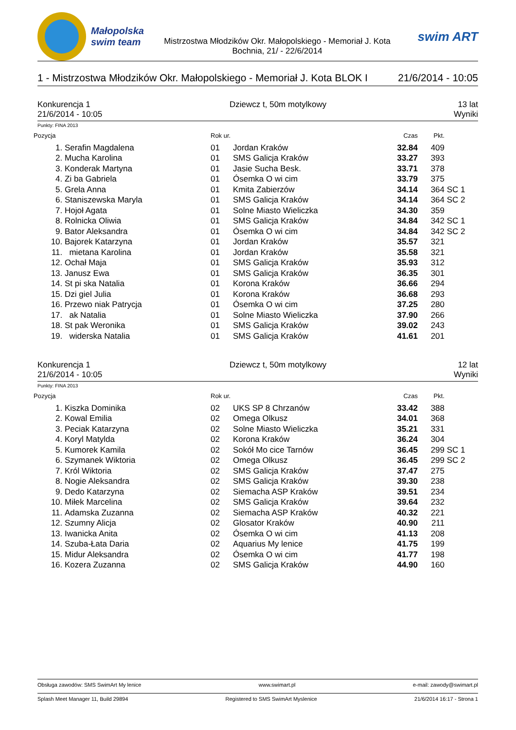Małopolska swim team
Mistrzostwa Młodzików Okr. Małopolskiego - Memoriał J. Kota
Bochnia, 21/ - 22/6/2014
swim ART
1 - Mistrzostwa Młodzików Okr. Małopolskiego - Memoriał J. Kota BLOK I 21/6/2014 - 10:05
Konkurencja 1
21/6/2014 - 10:05 Dziewcz t, 50m motylkowy 13 lat
Wyniki
Punkty: FINA 2013
| Pozycja | | Rok ur. | | Czas | Pkt. | |
| --- | --- | --- | --- | --- | --- | --- |
| 1. | Serafin Magdalena | 01 | Jordan Kraków | 32.84 | 409 | |
| 2. | Mucha Karolina | 01 | SMS Galicja Kraków | 33.27 | 393 | |
| 3. | Konderak Martyna | 01 | Jasie Sucha Besk. | 33.71 | 378 | |
| 4. | Zi ba Gabriela | 01 | Ósemka O wi cim | 33.79 | 375 | |
| 5. | Grela Anna | 01 | Kmita Zabierzów | 34.14 | 364 | SC 1 |
| 6. | Staniszewska Maryla | 01 | SMS Galicja Kraków | 34.14 | 364 | SC 2 |
| 7. | Hojoł Agata | 01 | Solne Miasto Wieliczka | 34.30 | 359 | |
| 8. | Rolnicka Oliwia | 01 | SMS Galicja Kraków | 34.84 | 342 | SC 1 |
| 9. | Bator Aleksandra | 01 | Ósemka O wi cim | 34.84 | 342 | SC 2 |
| 10. | Bajorek Katarzyna | 01 | Jordan Kraków | 35.57 | 321 | |
| 11. | mietana Karolina | 01 | Jordan Kraków | 35.58 | 321 | |
| 12. | Ochał Maja | 01 | SMS Galicja Kraków | 35.93 | 312 | |
| 13. | Janusz Ewa | 01 | SMS Galicja Kraków | 36.35 | 301 | |
| 14. | St pi ska Natalia | 01 | Korona Kraków | 36.66 | 294 | |
| 15. | Dzi giel Julia | 01 | Korona Kraków | 36.68 | 293 | |
| 16. | Przewo niak Patrycja | 01 | Ósemka O wi cim | 37.25 | 280 | |
| 17. | ak Natalia | 01 | Solne Miasto Wieliczka | 37.90 | 266 | |
| 18. | St pak Weronika | 01 | SMS Galicja Kraków | 39.02 | 243 | |
| 19. | widerska Natalia | 01 | SMS Galicja Kraków | 41.61 | 201 | |
Konkurencja 1
21/6/2014 - 10:05 Dziewcz t, 50m motylkowy 12 lat
Wyniki
Punkty: FINA 2013
| Pozycja | | Rok ur. | | Czas | Pkt. | |
| --- | --- | --- | --- | --- | --- | --- |
| 1. | Kiszka Dominika | 02 | UKS SP 8 Chrzanów | 33.42 | 388 | |
| 2. | Kowal Emilia | 02 | Omega Olkusz | 34.01 | 368 | |
| 3. | Peciak Katarzyna | 02 | Solne Miasto Wieliczka | 35.21 | 331 | |
| 4. | Koryl Matylda | 02 | Korona Kraków | 36.24 | 304 | |
| 5. | Kumorek Kamila | 02 | Sokół Mo cice Tarnów | 36.45 | 299 | SC 1 |
| 6. | Szymanek Wiktoria | 02 | Omega Olkusz | 36.45 | 299 | SC 2 |
| 7. | Król Wiktoria | 02 | SMS Galicja Kraków | 37.47 | 275 | |
| 8. | Nogie Aleksandra | 02 | SMS Galicja Kraków | 39.30 | 238 | |
| 9. | Dedo Katarzyna | 02 | Siemacha ASP Kraków | 39.51 | 234 | |
| 10. | Miłek Marcelina | 02 | SMS Galicja Kraków | 39.64 | 232 | |
| 11. | Adamska Zuzanna | 02 | Siemacha ASP Kraków | 40.32 | 221 | |
| 12. | Szumny Alicja | 02 | Glosator Kraków | 40.90 | 211 | |
| 13. | Iwanicka Anita | 02 | Ósemka O wi cim | 41.13 | 208 | |
| 14. | Szuba-Łata Daria | 02 | Aquarius My lenice | 41.75 | 199 | |
| 15. | Midur Aleksandra | 02 | Ósemka O wi cim | 41.77 | 198 | |
| 16. | Kozera Zuzanna | 02 | SMS Galicja Kraków | 44.90 | 160 | |
Obsługa zawodów: SMS SwimArt My lenice www.swimart.pl e-mail: zawody@swimart.pl
Splash Meet Manager 11, Build 29894 Registered to SMS SwimArt Myslenice 21/6/2014 16:17 - Strona 1